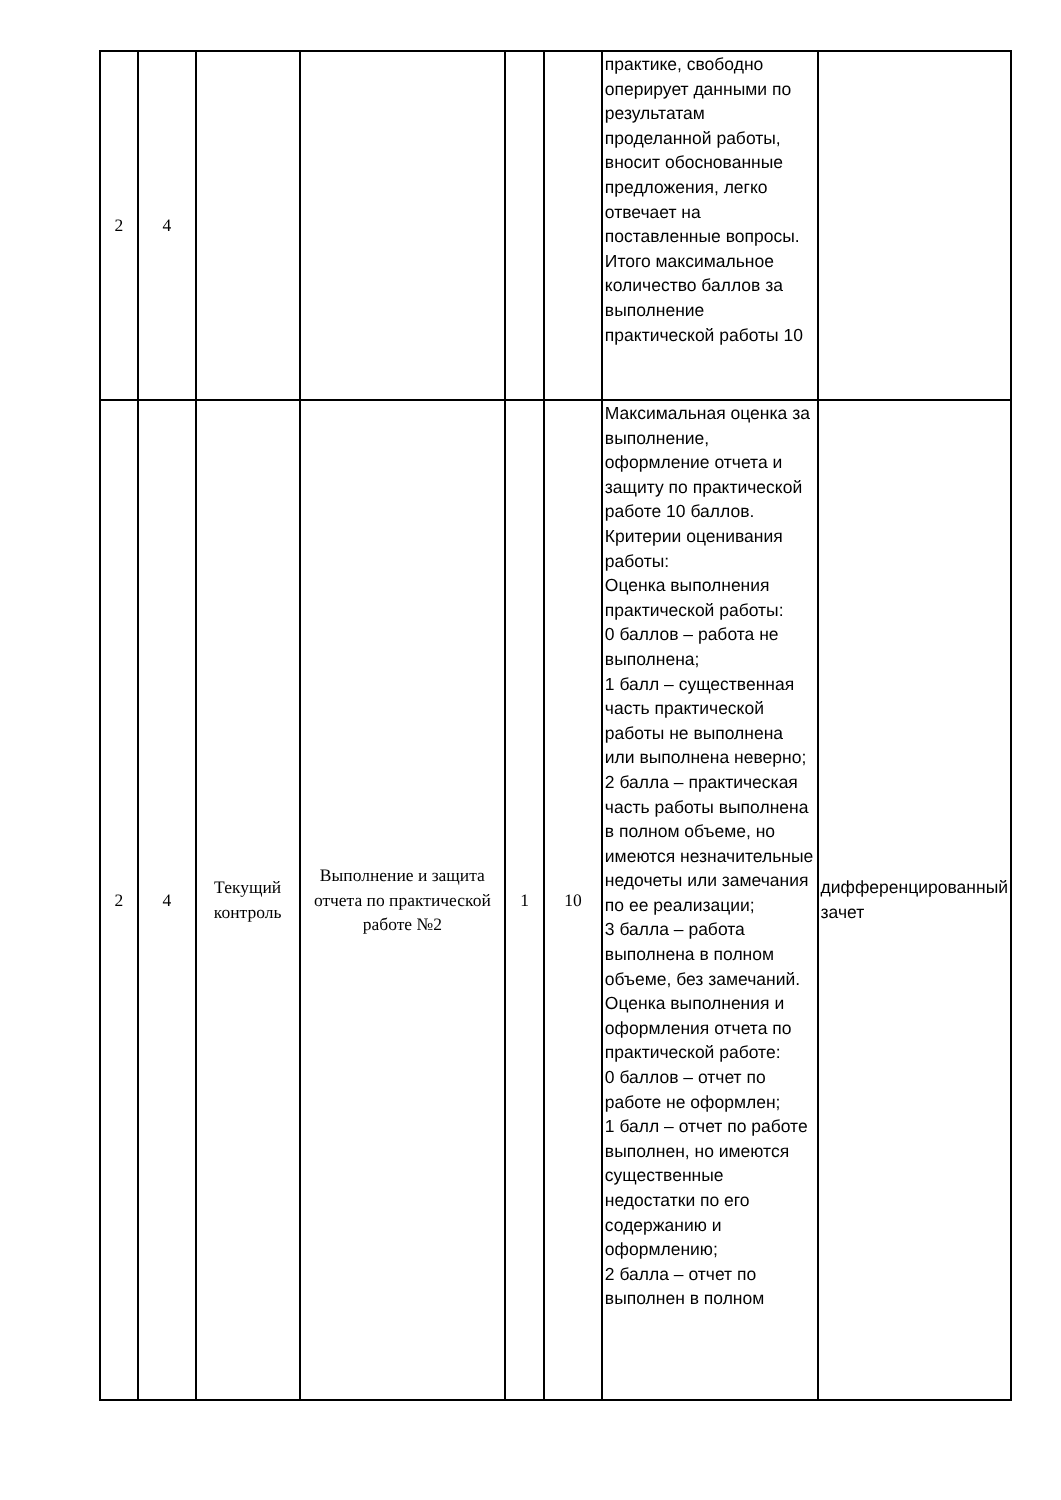| 2 | 4 | | | | | практике, свободно оперирует данными по результатам проделанной работы, вносит обоснованные предложения, легко отвечает на поставленные вопросы. Итого максимальное количество баллов за выполнение практической работы 10 | |
| 2 | 4 | Текущий контроль | Выполнение и защита отчета по практической работе №2 | 1 | 10 | Максимальная оценка за выполнение, оформление отчета и защиту по практической работе 10 баллов. Критерии оценивания работы: Оценка выполнения практической работы: 0 баллов – работа не выполнена; 1 балл – существенная часть практической работы не выполнена или выполнена неверно; 2 балла – практическая часть работы выполнена в полном объеме, но имеются незначительные недочеты или замечания по ее реализации; 3 балла – работа выполнена в полном объеме, без замечаний. Оценка выполнения и оформления отчета по практической работе: 0 баллов – отчет по работе не оформлен; 1 балл – отчет по работе выполнен, но имеются существенные недостатки по его содержанию и оформлению; 2 балла – отчет по выполнен в полном | дифференцированный зачет |